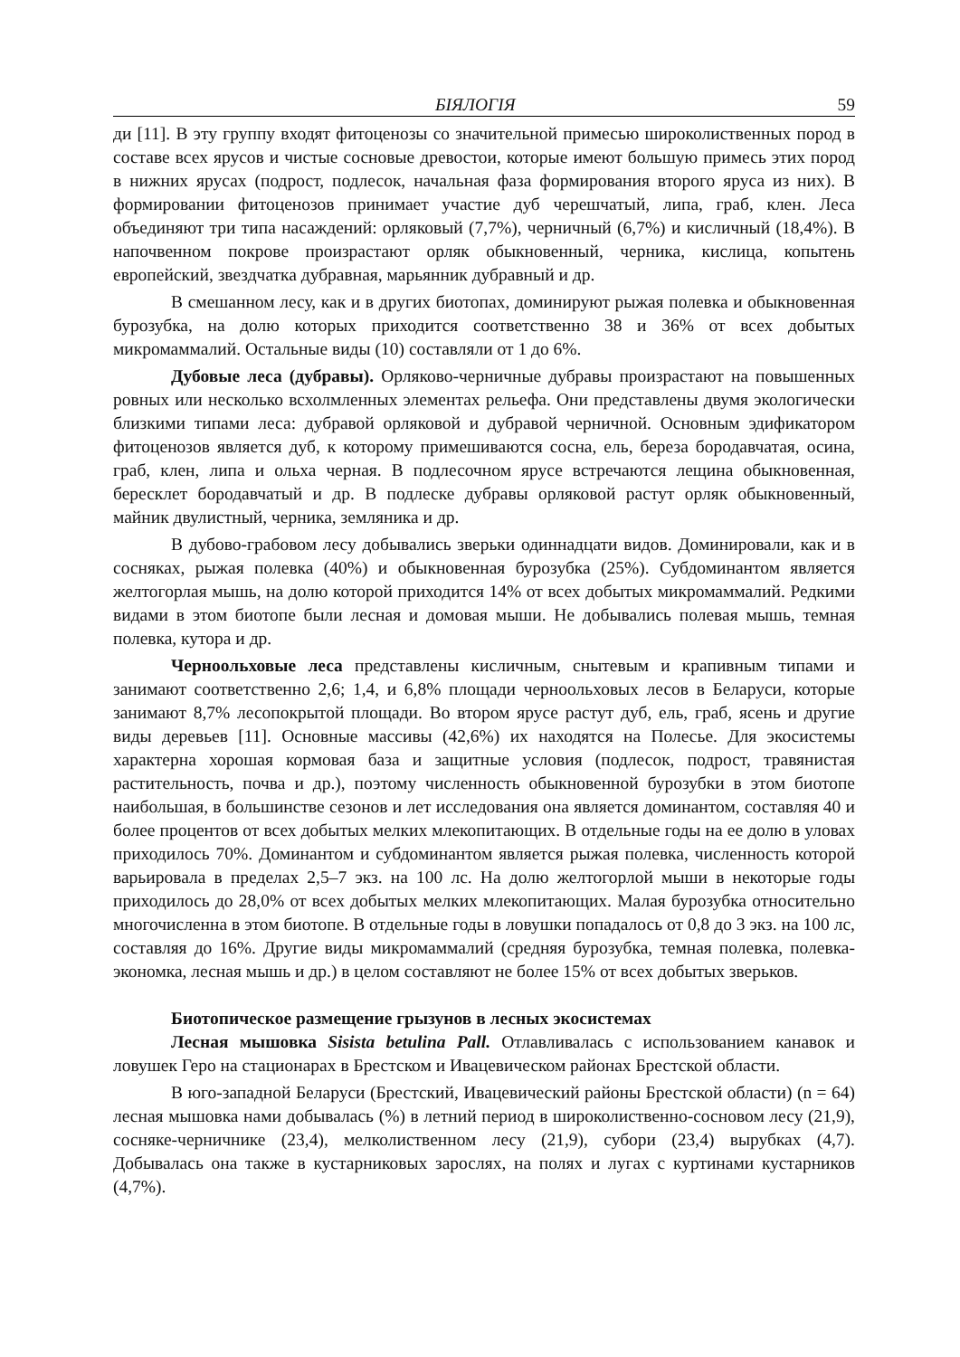БІЯЛОГІЯ 59
ди [11]. В эту группу входят фитоценозы со значительной примесью широколиственных пород в составе всех ярусов и чистые сосновые древостои, которые имеют большую примесь этих пород в нижних ярусах (подрост, подлесок, начальная фаза формирования второго яруса из них). В формировании фитоценозов принимает участие дуб черешчатый, липа, граб, клен. Леса объединяют три типа насаждений: орляковый (7,7%), черничный (6,7%) и кисличный (18,4%). В напочвенном покрове произрастают орляк обыкновенный, черника, кислица, копытень европейский, звездчатка дубравная, марьянник дубравный и др.
В смешанном лесу, как и в других биотопах, доминируют рыжая полевка и обыкновенная бурозубка, на долю которых приходится соответственно 38 и 36% от всех добытых микромаммалий. Остальные виды (10) составляли от 1 до 6%.
Дубовые леса (дубравы). Орляково-черничные дубравы произрастают на повышенных ровных или несколько всхолмленных элементах рельефа. Они представлены двумя экологически близкими типами леса: дубравой орляковой и дубравой черничной. Основным эдификатором фитоценозов является дуб, к которому примешиваются сосна, ель, береза бородавчатая, осина, граб, клен, липа и ольха черная. В подлесочном ярусе встречаются лещина обыкновенная, бересклет бородавчатый и др. В подлеске дубравы орляковой растут орляк обыкновенный, майник двулистный, черника, земляника и др.
В дубово-грабовом лесу добывались зверьки одиннадцати видов. Доминировали, как и в сосняках, рыжая полевка (40%) и обыкновенная бурозубка (25%). Субдоминантом является желтогорлая мышь, на долю которой приходится 14% от всех добытых микромаммалий. Редкими видами в этом биотопе были лесная и домовая мыши. Не добывались полевая мышь, темная полевка, кутора и др.
Черноольховые леса представлены кисличным, снытевым и крапивным типами и занимают соответственно 2,6; 1,4, и 6,8% площади черноольховых лесов в Беларуси, которые занимают 8,7% лесопокрытой площади. Во втором ярусе растут дуб, ель, граб, ясень и другие виды деревьев [11]. Основные массивы (42,6%) их находятся на Полесье. Для экосистемы характерна хорошая кормовая база и защитные условия (подлесок, подрост, травянистая растительность, почва и др.), поэтому численность обыкновенной бурозубки в этом биотопе наибольшая, в большинстве сезонов и лет исследования она является доминантом, составляя 40 и более процентов от всех добытых мелких млекопитающих. В отдельные годы на ее долю в уловах приходилось 70%. Доминантом и субдоминантом является рыжая полевка, численность которой варьировала в пределах 2,5–7 экз. на 100 лс. На долю желтогорлой мыши в некоторые годы приходилось до 28,0% от всех добытых мелких млекопитающих. Малая бурозубка относительно многочисленна в этом биотопе. В отдельные годы в ловушки попадалось от 0,8 до 3 экз. на 100 лс, составляя до 16%. Другие виды микромаммалий (средняя бурозубка, темная полевка, полевка-экономка, лесная мышь и др.) в целом составляют не более 15% от всех добытых зверьков.
Биотопическое размещение грызунов в лесных экосистемах
Лесная мышовка Sisista betulina Pall. Отлавливалась с использованием канавок и ловушек Геро на стационарах в Брестском и Ивацевическом районах Брестской области.
В юго-западной Беларуси (Брестский, Ивацевический районы Брестской области) (n = 64) лесная мышовка нами добывалась (%) в летний период в широколиственно-сосновом лесу (21,9), сосняке-черничнике (23,4), мелколиственном лесу (21,9), субори (23,4) вырубках (4,7). Добывалась она также в кустарниковых зарослях, на полях и лугах с куртинами кустарников (4,7%).